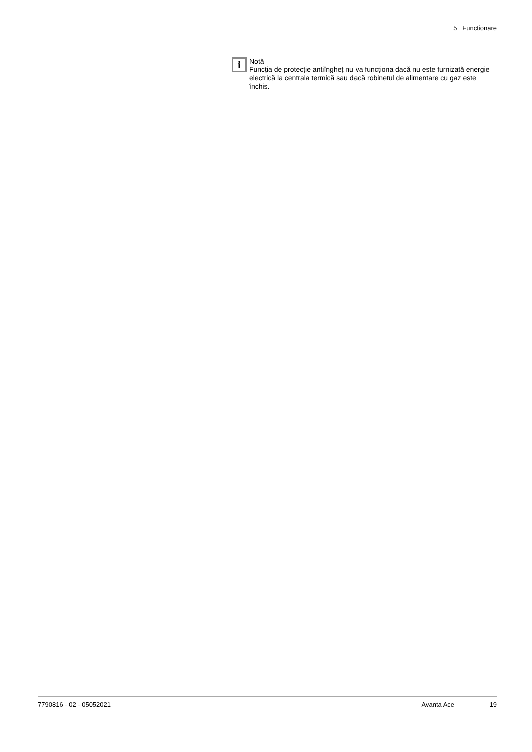5 Funcționare
i
Notă
Funcția de protecție antiîngheț nu va funcționa dacă nu este furnizată energie electrică la centrala termică sau dacă robinetul de alimentare cu gaz este închis.
7790816 - 02 - 05052021 Avanta Ace 19